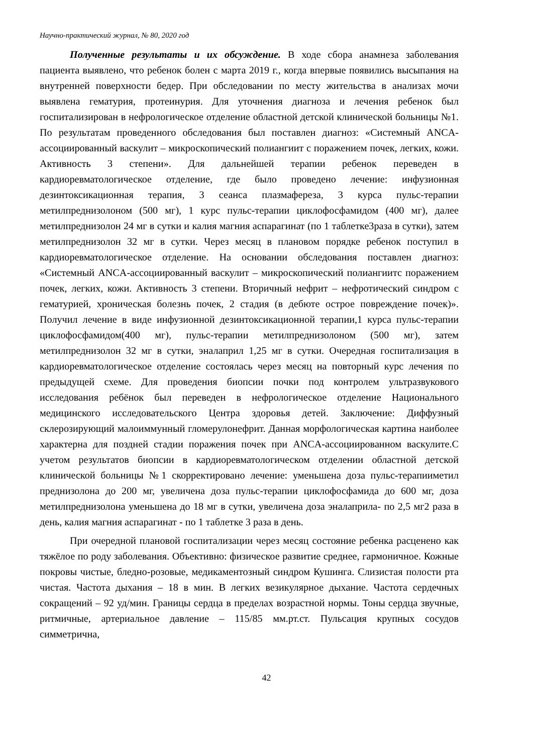Научно-практический журнал, № 80, 2020 год
Полученные результаты и их обсуждение. В ходе сбора анамнеза заболевания пациента выявлено, что ребенок болен с марта 2019 г., когда впервые появились высыпания на внутренней поверхности бедер. При обследовании по месту жительства в анализах мочи выявлена гематурия, протеинурия. Для уточнения диагноза и лечения ребенок был госпитализирован в нефрологическое отделение областной детской клинической больницы №1. По результатам проведенного обследования был поставлен диагноз: «Системный ANCA-ассоциированный васкулит – микроскопический полиангиит с поражением почек, легких, кожи. Активность 3 степени». Для дальнейшей терапии ребенок переведен в кардиоревматологическое отделение, где было проведено лечение: инфузионная дезинтоксикационная терапия, 3 сеанса плазмафереза, 3 курса пульс-терапии метилпреднизолоном (500 мг), 1 курс пульс-терапии циклофосфамидом (400 мг), далее метилпреднизолон 24 мг в сутки и калия магния аспарагинат (по 1 таблетке3раза в сутки), затем метилпреднизолон 32 мг в сутки. Через месяц в плановом порядке ребенок поступил в кардиоревматологическое отделение. На основании обследования поставлен диагноз: «Системный ANCA-ассоциированный васкулит – микроскопический полиангиитс поражением почек, легких, кожи. Активность 3 степени. Вторичный нефрит – нефротический синдром с гематурией, хроническая болезнь почек, 2 стадия (в дебюте острое повреждение почек)». Получил лечение в виде инфузионной дезинтоксикационной терапии,1 курса пульс-терапии циклофосфамидом(400 мг), пульс-терапии метилпреднизолоном (500 мг), затем метилпреднизолон 32 мг в сутки, эналаприл 1,25 мг в сутки. Очередная госпитализация в кардиоревматологическое отделение состоялась через месяц на повторный курс лечения по предыдущей схеме. Для проведения биопсии почки под контролем ультразвукового исследования ребёнок был переведен в нефрологическое отделение Национального медицинского исследовательского Центра здоровья детей. Заключение: Диффузный склерозирующий малоиммунный гломерулонефрит. Данная морфологическая картина наиболее характерна для поздней стадии поражения почек при ANCA-ассоциированном васкулите.С учетом результатов биопсии в кардиоревматологическом отделении областной детской клинической больницы №1 скорректировано лечение: уменьшена доза пульс-терапииметил преднизолона до 200 мг, увеличена доза пульс-терапии циклофосфамида до 600 мг, доза метилпреднизолона уменьшена до 18 мг в сутки, увеличена доза эналаприла- по 2,5 мг2 раза в день, калия магния аспарагинат - по 1 таблетке 3 раза в день.
При очередной плановой госпитализации через месяц состояние ребенка расценено как тяжёлое по роду заболевания. Объективно: физическое развитие среднее, гармоничное. Кожные покровы чистые, бледно-розовые, медикаментозный синдром Кушинга. Слизистая полости рта чистая. Частота дыхания – 18 в мин. В легких везикулярное дыхание. Частота сердечных сокращений – 92 уд/мин. Границы сердца в пределах возрастной нормы. Тоны сердца звучные, ритмичные, артериальное давление – 115/85 мм.рт.ст. Пульсация крупных сосудов симметрична,
42